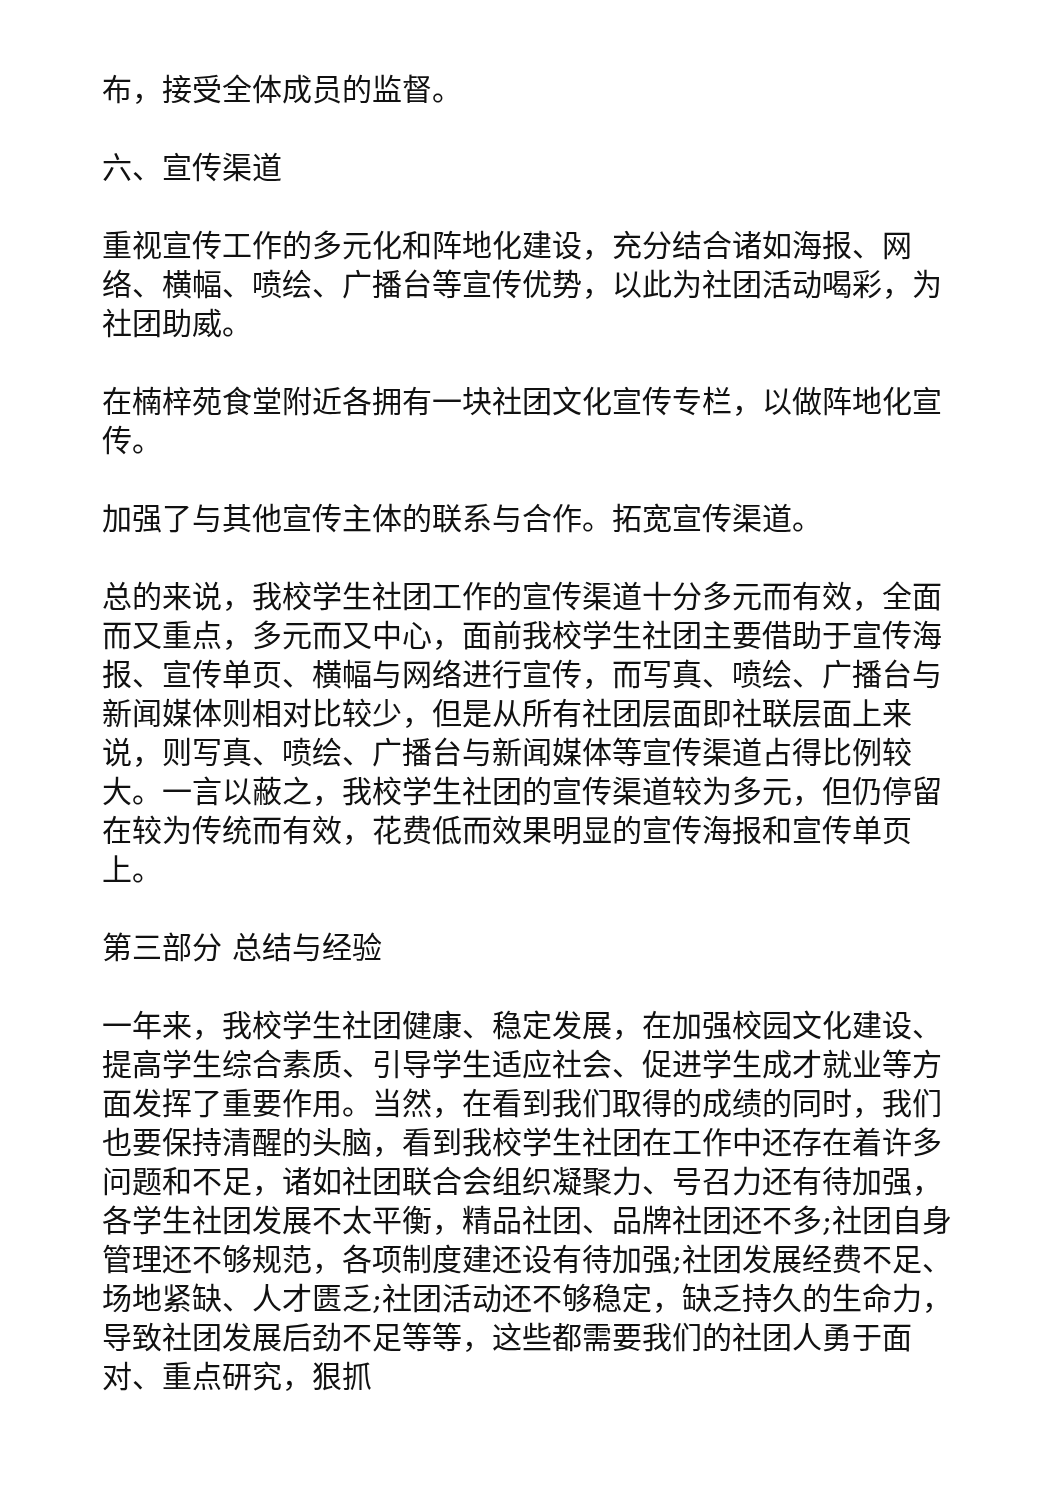布，接受全体成员的监督。
六、宣传渠道
重视宣传工作的多元化和阵地化建设，充分结合诸如海报、网络、横幅、喷绘、广播台等宣传优势，以此为社团活动喝彩，为社团助威。
在楠梓苑食堂附近各拥有一块社团文化宣传专栏，以做阵地化宣传。
加强了与其他宣传主体的联系与合作。拓宽宣传渠道。
总的来说，我校学生社团工作的宣传渠道十分多元而有效，全面而又重点，多元而又中心，面前我校学生社团主要借助于宣传海报、宣传单页、横幅与网络进行宣传，而写真、喷绘、广播台与新闻媒体则相对比较少，但是从所有社团层面即社联层面上来说，则写真、喷绘、广播台与新闻媒体等宣传渠道占得比例较大。一言以蔽之，我校学生社团的宣传渠道较为多元，但仍停留在较为传统而有效，花费低而效果明显的宣传海报和宣传单页上。
第三部分 总结与经验
一年来，我校学生社团健康、稳定发展，在加强校园文化建设、提高学生综合素质、引导学生适应社会、促进学生成才就业等方面发挥了重要作用。当然，在看到我们取得的成绩的同时，我们也要保持清醒的头脑，看到我校学生社团在工作中还存在着许多问题和不足，诸如社团联合会组织凝聚力、号召力还有待加强，各学生社团发展不太平衡，精品社团、品牌社团还不多;社团自身管理还不够规范，各项制度建还设有待加强;社团发展经费不足、场地紧缺、人才匮乏;社团活动还不够稳定，缺乏持久的生命力，导致社团发展后劲不足等等，这些都需要我们的社团人勇于面对、重点研究，狠抓